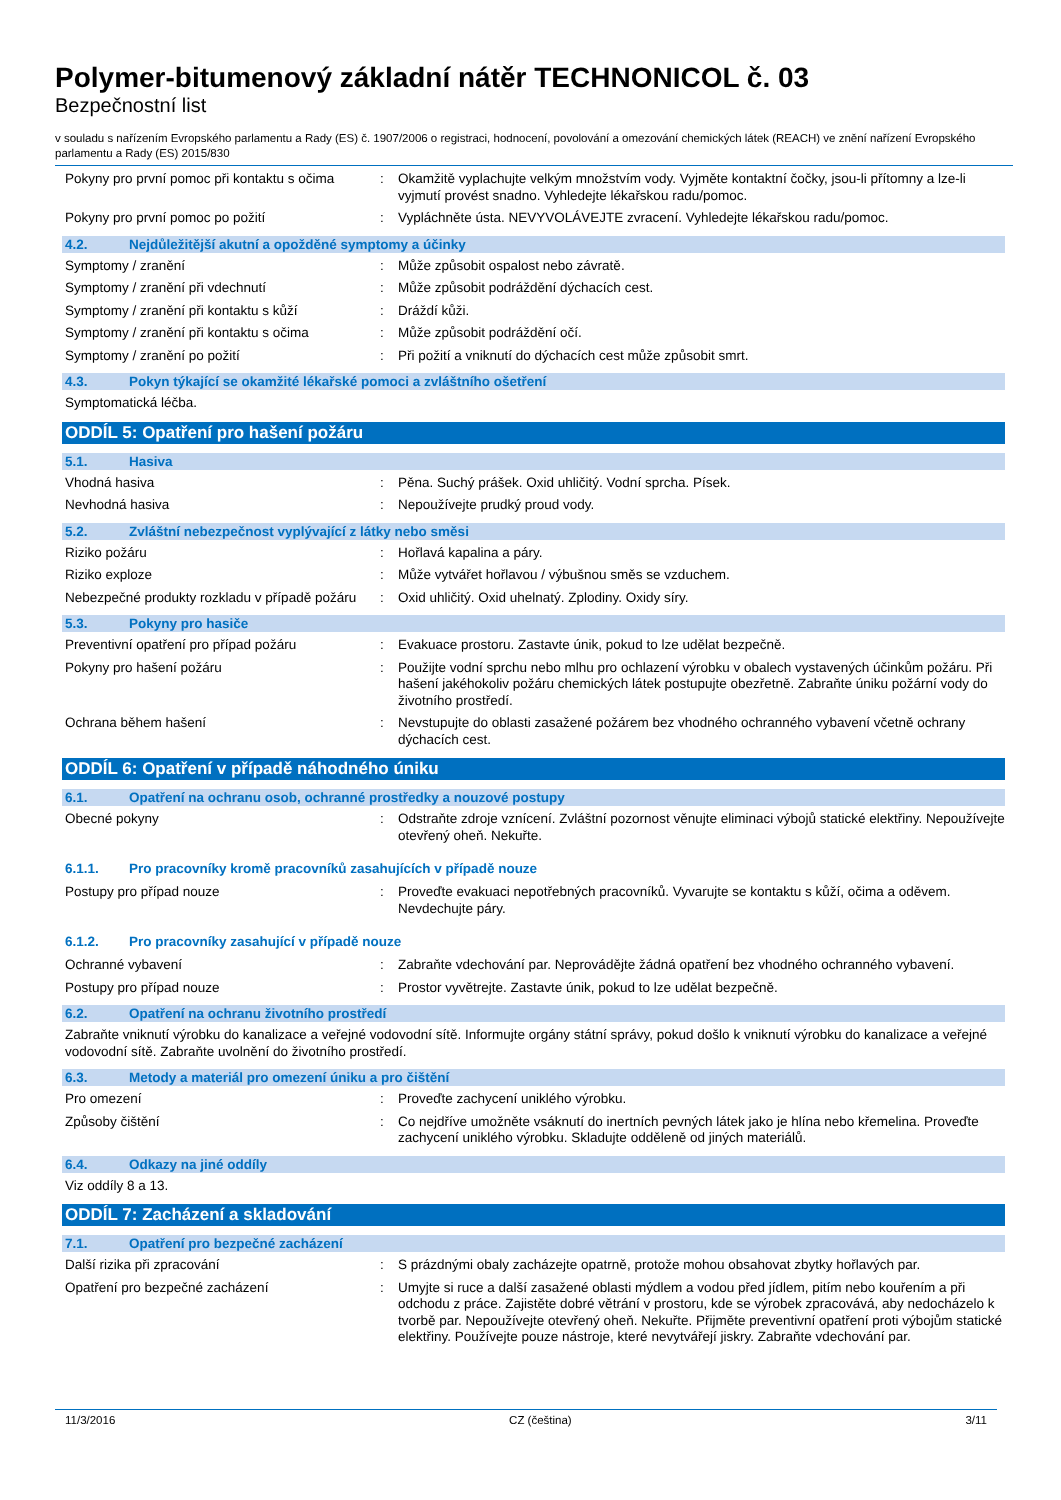Polymer-bitumenový základní nátěr TECHNONICOL č. 03
Bezpečnostní list
v souladu s nařízením Evropského parlamentu a Rady (ES) č. 1907/2006 o registraci, hodnocení, povolování a omezování chemických látek (REACH) ve znění nařízení Evropského parlamentu a Rady (ES) 2015/830
Pokyny pro první pomoc při kontaktu s očima
: Okamžitě vyplachujte velkým množstvím vody. Vyjměte kontaktní čočky, jsou-li přítomny a lze-li vyjmutí provést snadno. Vyhledejte lékařskou radu/pomoc.
Pokyny pro první pomoc po požití : Vypláchněte ústa. NEVYVOLÁVEJTE zvracení. Vyhledejte lékařskou radu/pomoc.
4.2. Nejdůležitější akutní a opožděné symptomy a účinky
Symptomy / zranění : Může způsobit ospalost nebo závratě.
Symptomy / zranění při vdechnutí : Může způsobit podráždění dýchacích cest.
Symptomy / zranění při kontaktu s kůží : Dráždí kůži.
Symptomy / zranění při kontaktu s očima
: Může způsobit podráždění očí.
Symptomy / zranění po požití : Při požití a vniknutí do dýchacích cest může způsobit smrt.
4.3. Pokyn týkající se okamžité lékařské pomoci a zvláštního ošetření
Symptomatická léčba.
ODDÍL 5: Opatření pro hašení požáru
5.1. Hasiva
Vhodná hasiva : Pěna. Suchý prášek. Oxid uhličitý. Vodní sprcha. Písek.
Nevhodná hasiva : Nepoužívejte prudký proud vody.
5.2. Zvláštní nebezpečnost vyplývající z látky nebo směsi
Riziko požáru : Hořlavá kapalina a páry.
Riziko exploze : Může vytvářet hořlavou / výbušnou směs se vzduchem.
Nebezpečné produkty rozkladu v případě požáru
: Oxid uhličitý. Oxid uhelnatý. Zplodiny. Oxidy síry.
5.3. Pokyny pro hasiče
Preventivní opatření pro případ požáru : Evakuace prostoru. Zastavte únik, pokud to lze udělat bezpečně.
Pokyny pro hašení požáru : Použijte vodní sprchu nebo mlhu pro ochlazení výrobku v obalech vystavených účinkům požáru. Při hašení jakéhokoliv požáru chemických látek postupujte obezřetně. Zabraňte úniku požární vody do životního prostředí.
Ochrana během hašení : Nevstupujte do oblasti zasažené požárem bez vhodného ochranného vybavení včetně ochrany dýchacích cest.
ODDÍL 6: Opatření v případě náhodného úniku
6.1. Opatření na ochranu osob, ochranné prostředky a nouzové postupy
Obecné pokyny : Odstraňte zdroje vznícení. Zvláštní pozornost věnujte eliminaci výbojů statické elektřiny. Nepoužívejte otevřený oheň. Nekuřte.
6.1.1. Pro pracovníky kromě pracovníků zasahujících v případě nouze
Postupy pro případ nouze : Proveďte evakuaci nepotřebných pracovníků. Vyvarujte se kontaktu s kůží, očima a oděvem. Nevdechujte páry.
6.1.2. Pro pracovníky zasahující v případě nouze
Ochranné vybavení : Zabraňte vdechování par. Neprovádějte žádná opatření bez vhodného ochranného vybavení.
Postupy pro případ nouze : Prostor vyvětrejte. Zastavte únik, pokud to lze udělat bezpečně.
6.2. Opatření na ochranu životního prostředí
Zabraňte vniknutí výrobku do kanalizace a veřejné vodovodní sítě. Informujte orgány státní správy, pokud došlo k vniknutí výrobku do kanalizace a veřejné vodovodní sítě. Zabraňte uvolnění do životního prostředí.
6.3. Metody a materiál pro omezení úniku a pro čištění
Pro omezení : Proveďte zachycení uniklého výrobku.
Způsoby čištění : Co nejdříve umožněte vsáknutí do inertních pevných látek jako je hlína nebo křemelina. Proveďte zachycení uniklého výrobku. Skladujte odděleně od jiných materiálů.
6.4. Odkazy na jiné oddíly
Viz oddíly 8 a 13.
ODDÍL 7: Zacházení a skladování
7.1. Opatření pro bezpečné zacházení
Další rizika při zpracování : S prázdnými obaly zacházejte opatrně, protože mohou obsahovat zbytky hořlavých par.
Opatření pro bezpečné zacházení : Umyjte si ruce a další zasažené oblasti mýdlem a vodou před jídlem, pitím nebo kouřením a při odchodu z práce. Zajistěte dobré větrání v prostoru, kde se výrobek zpracovává, aby nedocházelo k tvorbě par. Nepoužívejte otevřený oheň. Nekuřte. Přijměte preventivní opatření proti výbojům statické elektřiny. Používejte pouze nástroje, které nevytvářejí jiskry. Zabraňte vdechování par.
11/3/2016 CZ (čeština) 3/11